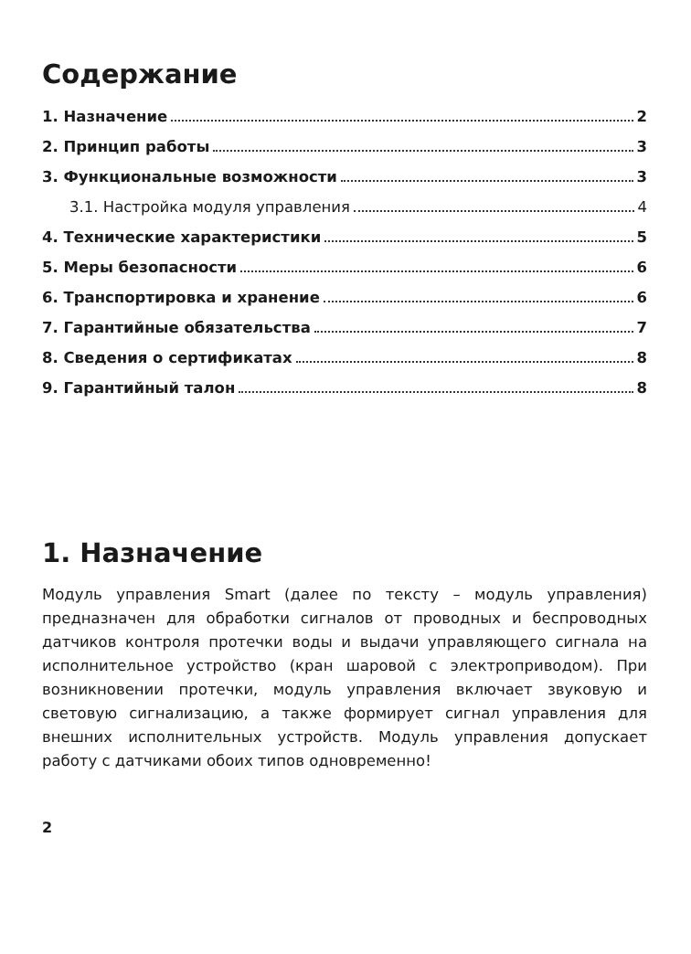Содержание
1. Назначение 2
2. Принцип работы 3
3. Функциональные возможности 3
3.1. Настройка модуля управления 4
4. Технические характеристики 5
5. Меры безопасности 6
6. Транспортировка и хранение 6
7. Гарантийные обязательства 7
8. Сведения о сертификатах 8
9. Гарантийный талон 8
1. Назначение
Модуль управления Smart (далее по тексту – модуль управления) предназначен для обработки сигналов от проводных и беспроводных датчиков контроля протечки воды и выдачи управляющего сигнала на исполнительное устройство (кран шаровой с электроприводом). При возникновении протечки, модуль управления включает звуковую и световую сигнализацию, а также формирует сигнал управления для внешних исполнительных устройств. Модуль управления допускает работу с датчиками обоих типов одновременно!
2